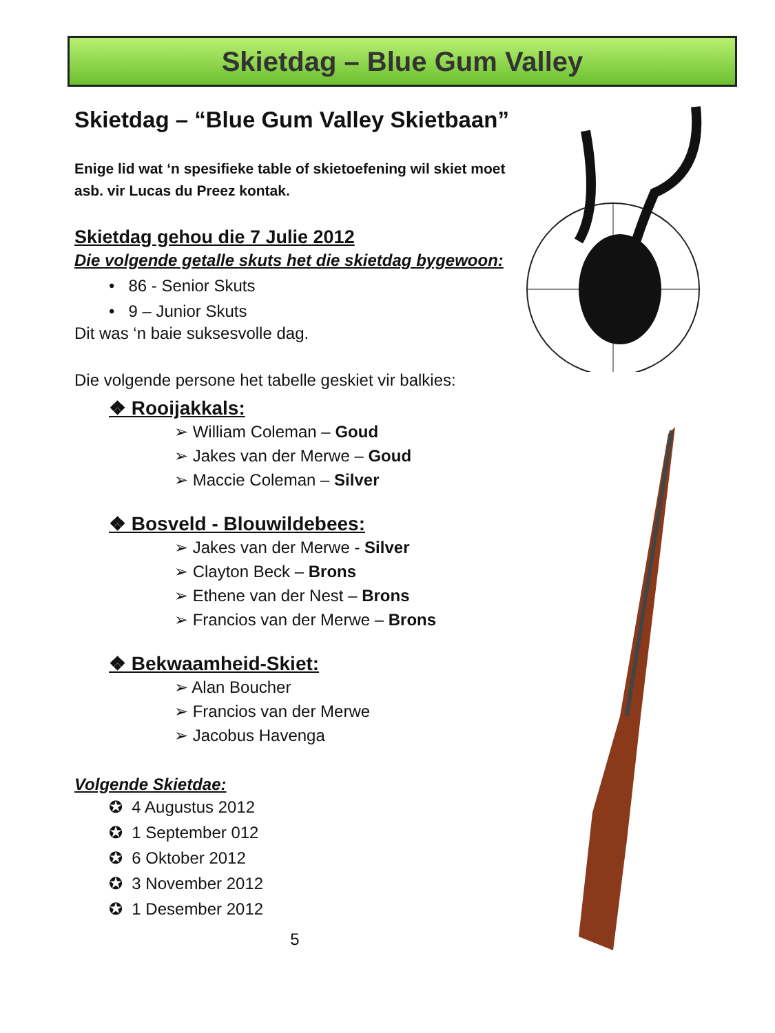Skietdag – Blue Gum Valley
Skietdag – “Blue Gum Valley Skietbaan”
Enige lid wat ‘n spesifieke table of skietoefening wil skiet moet asb. vir Lucas du Preez kontak.
Skietdag gehou die 7 Julie 2012
Die volgende getalle skuts het die skietdag bygewoon:
• 86 - Senior Skuts
• 9 – Junior Skuts
Dit was ‘n baie suksesvolle dag.
Die volgende persone het tabelle geskiet vir balkies:
❖ Rooijakkals:
➢ William Coleman – Goud
➢ Jakes van der Merwe – Goud
➢ Maccie Coleman – Silver
❖ Bosveld - Blouwildebees:
➢ Jakes van der Merwe - Silver
➢ Clayton Beck – Brons
➢ Ethene van der Nest – Brons
➢ Francios van der Merwe – Brons
❖ Bekwaamheid-Skiet:
➢ Alan Boucher
➢ Francios van der Merwe
➢ Jacobus Havenga
Volgende Skietdae:
✪ 4 Augustus 2012
✪ 1 September 012
✪ 6 Oktober 2012
✪ 3 November 2012
✪ 1 Desember 2012
5